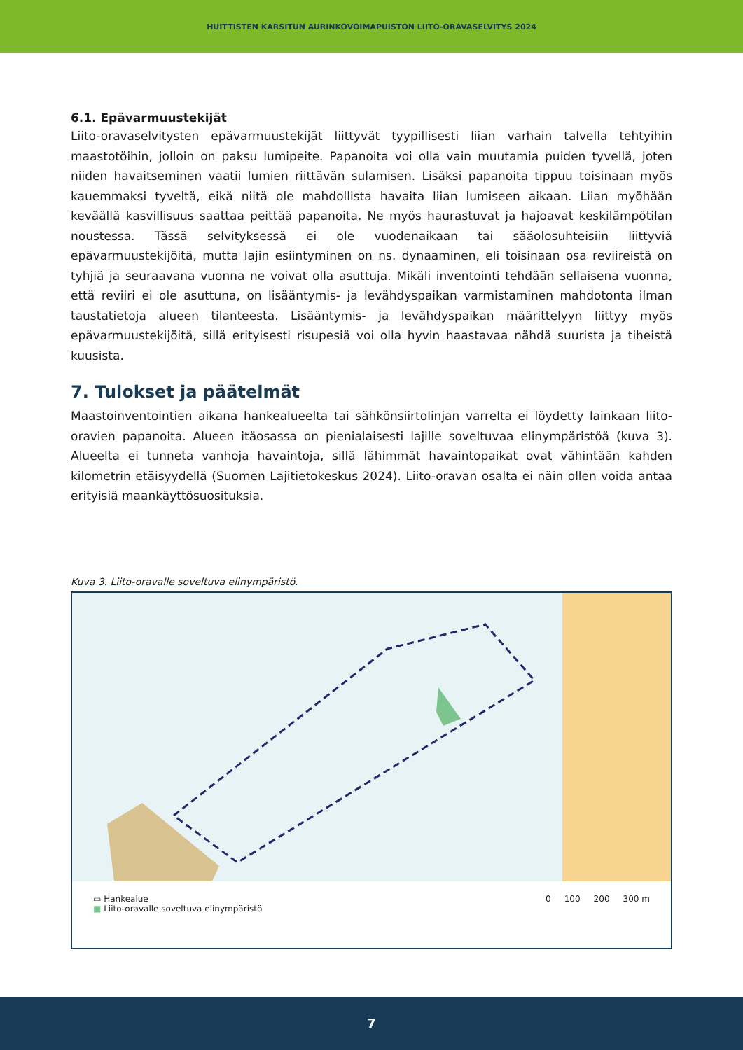HUITTISTEN KARSITUN AURINKOVOIMAPUISTON LIITO-ORAVASELVITYS 2024
6.1. Epävarmuustekijät
Liito-oravaselvitysten epävarmuustekijät liittyvät tyypillisesti liian varhain talvella tehtyihin maastotöihin, jolloin on paksu lumipeite. Papanoita voi olla vain muutamia puiden tyvellä, joten niiden havaitseminen vaatii lumien riittävän sulamisen. Lisäksi papanoita tippuu toisinaan myös kauemmaksi tyveltä, eikä niitä ole mahdollista havaita liian lumiseen aikaan. Liian myöhään keväällä kasvillisuus saattaa peittää papanoita. Ne myös haurastuvat ja hajoavat keskilämpötilan noustessa. Tässä selvityksessä ei ole vuodenaikaan tai sääolosuhteisiin liittyviä epävarmuustekijöitä, mutta lajin esiintyminen on ns. dynaaminen, eli toisinaan osa reviireistä on tyhjiä ja seuraavana vuonna ne voivat olla asuttuja. Mikäli inventointi tehdään sellaisena vuonna, että reviiri ei ole asuttuna, on lisääntymis- ja levähdyspaikan varmistaminen mahdotonta ilman taustatietoja alueen tilanteesta. Lisääntymis- ja levähdyspaikan määrittelyyn liittyy myös epävarmuustekijöitä, sillä erityisesti risupesiä voi olla hyvin haastavaa nähdä suurista ja tiheistä kuusista.
7. Tulokset ja päätelmät
Maastoinventointien aikana hankealueelta tai sähkönsiirtolinjan varrelta ei löydetty lainkaan liito-oravien papanoita. Alueen itäosassa on pienialaisesti lajille soveltuvaa elinympäristöä (kuva 3). Alueelta ei tunneta vanhoja havaintoja, sillä lähimmät havaintopaikat ovat vähintään kahden kilometrin etäisyydellä (Suomen Lajitietokeskus 2024). Liito-oravan osalta ei näin ollen voida antaa erityisiä maankäyttösuosituksia.
Kuva 3. Liito-oravalle soveltuva elinympäristö.
▭ Hankealue
■ Liito-oravalle soveltuva elinympäristö
0 100 200 300 m
7